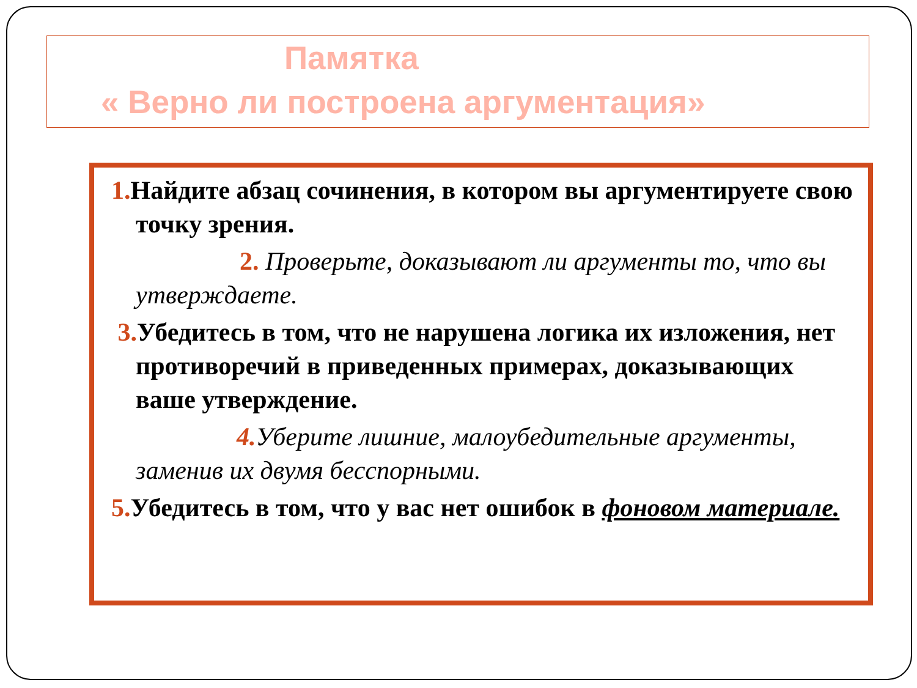Памятка
« Верно ли построена аргументация»
1. Найдите абзац сочинения, в котором вы аргументируете свою точку зрения.
2. Проверьте, доказывают ли аргументы то, что вы утверждаете.
3. Убедитесь в том, что не нарушена логика их изложения, нет противоречий в приведенных примерах, доказывающих ваше утверждение.
4. Уберите лишние, малоубедительные аргументы, заменив их двумя бесспорными.
5. Убедитесь в том, что у вас нет ошибок в фоновом материале.